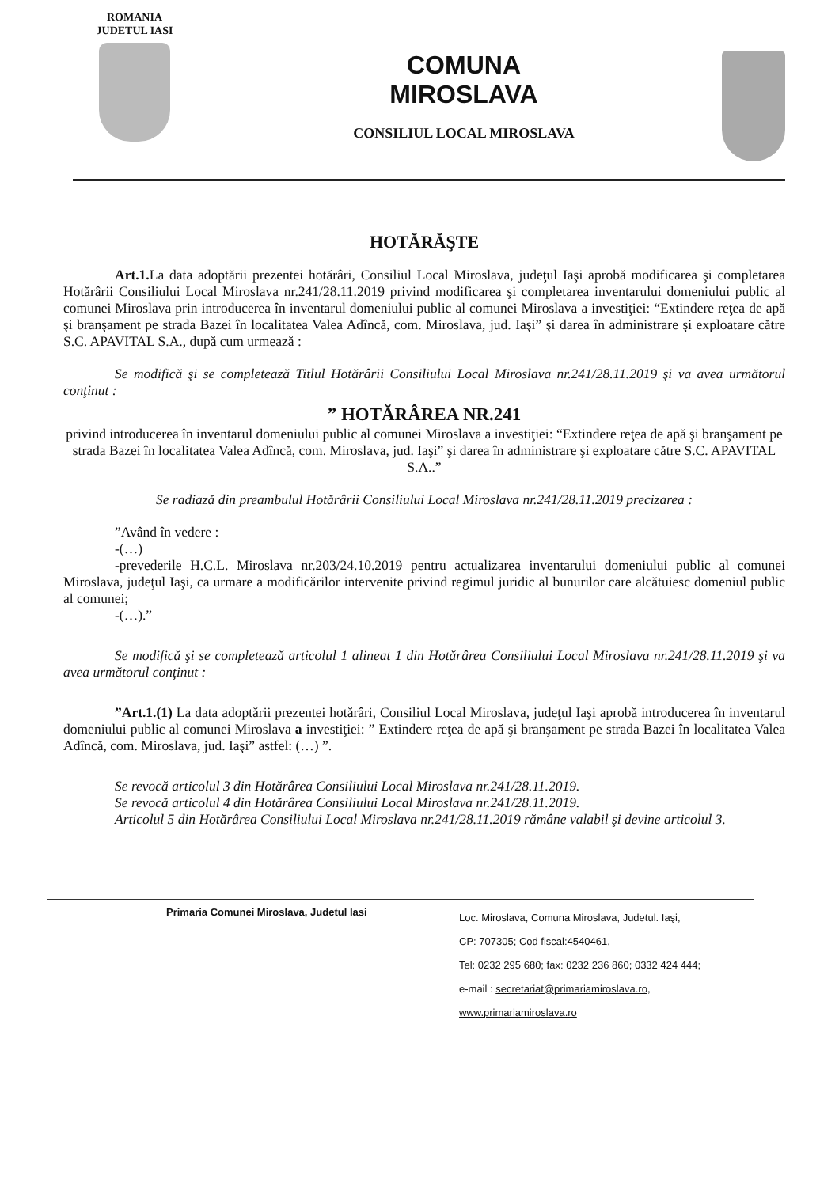ROMANIA
JUDETUL IASI
COMUNA
MIROSLAVA
CONSILIUL LOCAL MIROSLAVA
HOTĂRĂŞTE
Art.1. La data adoptării prezentei hotărâri, Consiliul Local Miroslava, judeţul Iaşi aprobă modificarea şi completarea Hotărârii Consiliului Local Miroslava nr.241/28.11.2019 privind modificarea şi completarea inventarului domeniului public al comunei Miroslava prin introducerea în inventarul domeniului public al comunei Miroslava a investiţiei: “Extindere reţea de apă şi branşament pe strada Bazei în localitatea Valea Adîncă, com. Miroslava, jud. Iaşi” şi darea în administrare şi exploatare către S.C. APAVITAL S.A., după cum urmează :
Se modifică şi se completează Titlul Hotărârii Consiliului Local Miroslava nr.241/28.11.2019 şi va avea următorul conţinut :
” HOTĂRÂREA NR.241
privind introducerea în inventarul domeniului public al comunei Miroslava a investiţiei: “Extindere reţea de apă şi branşament pe strada Bazei în localitatea Valea Adîncă, com. Miroslava, jud. Iaşi” şi darea în administrare şi exploatare către S.C. APAVITAL S.A..”
Se radiază din preambulul Hotărârii Consiliului Local Miroslava nr.241/28.11.2019 precizarea :
”Având în vedere :
-(…)
-prevederile H.C.L. Miroslava nr.203/24.10.2019 pentru actualizarea inventarului domeniului public al comunei Miroslava, judeţul Iaşi, ca urmare a modificărilor intervenite privind regimul juridic al bunurilor care alcătuiesc domeniul public al comunei;
-(…).”
Se modifică şi se completează articolul 1 alineat 1 din Hotărârea Consiliului Local Miroslava nr.241/28.11.2019 şi va avea următorul conţinut :
”Art.1.(1) La data adoptării prezentei hotărâri, Consiliul Local Miroslava, judeţul Iaşi aprobă introducerea în inventarul domeniului public al comunei Miroslava a investiţiei: ” Extindere reţea de apă şi branşament pe strada Bazei în localitatea Valea Adîncă, com. Miroslava, jud. Iaşi” astfel: (…) ”.
Se revocă articolul 3 din Hotărârea Consiliului Local Miroslava nr.241/28.11.2019.
Se revocă articolul 4 din Hotărârea Consiliului Local Miroslava nr.241/28.11.2019.
Articolul 5 din Hotărârea Consiliului Local Miroslava nr.241/28.11.2019 rămâne valabil şi devine articolul 3.
Primaria Comunei Miroslava, Judetul Iasi
Loc. Miroslava, Comuna Miroslava, Judetul. Iaşi,
CP: 707305; Cod fiscal:4540461,
Tel: 0232 295 680; fax: 0232 236 860; 0332 424 444;
e-mail : secretariat@primariamiroslava.ro,
www.primariamiroslava.ro